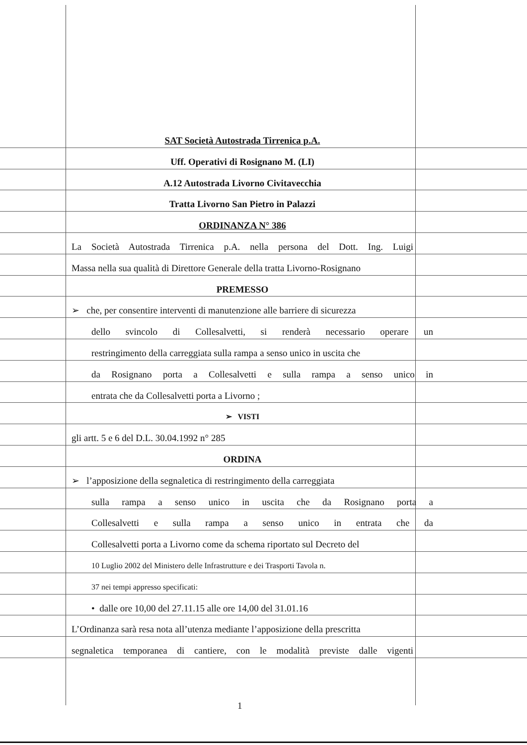SAT Società Autostrada Tirrenica p.A.
Uff. Operativi di Rosignano M. (LI)
A.12 Autostrada Livorno Civitavecchia
Tratta Livorno San Pietro in Palazzi
ORDINANZA N° 386
La Società Autostrada Tirrenica p.A. nella persona del Dott. Ing. Luigi
Massa nella sua qualità di Direttore Generale della tratta Livorno-Rosignano
PREMESSO
➢ che, per consentire interventi di manutenzione alle barriere di sicurezza
dello svincolo di Collesalvetti, si renderà necessario operare un
restringimento della carreggiata sulla rampa a senso unico in uscita che
da Rosignano porta a Collesalvetti e sulla rampa a senso unico in
entrata che da Collesalvetti porta a Livorno ;
➢ VISTI
gli artt. 5 e 6 del D.L. 30.04.1992 n° 285
ORDINA
➢ l’apposizione della segnaletica di restringimento della carreggiata
sulla rampa a senso unico in uscita che da Rosignano porta a
Collesalvetti e sulla rampa a senso unico in entrata che da
Collesalvetti porta a Livorno come da schema riportato sul Decreto del
10 Luglio 2002 del Ministero delle Infrastrutture e dei Trasporti Tavola n.
37 nei tempi appresso specificati:
• dalle ore 10,00 del 27.11.15 alle ore 14,00 del 31.01.16
L’Ordinanza sarà resa nota all’utenza mediante l’apposizione della prescritta
segnaletica temporanea di cantiere, con le modalità previste dalle vigenti
1